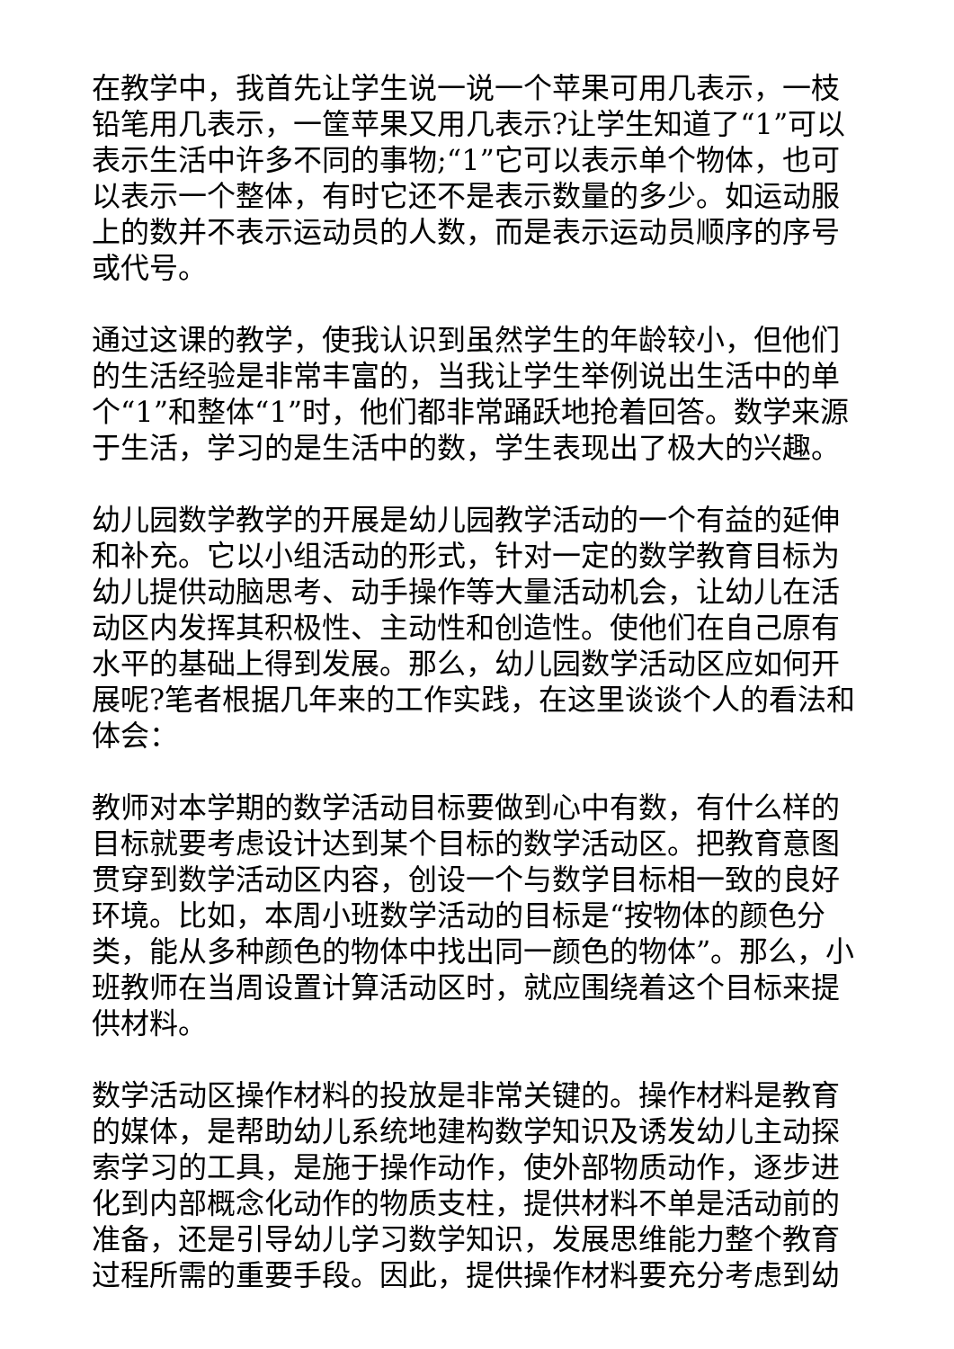在教学中，我首先让学生说一说一个苹果可用几表示，一枝铅笔用几表示，一筐苹果又用几表示?让学生知道了“1”可以表示生活中许多不同的事物;“1”它可以表示单个物体，也可以表示一个整体，有时它还不是表示数量的多少。如运动服上的数并不表示运动员的人数，而是表示运动员顺序的序号或代号。
通过这课的教学，使我认识到虽然学生的年龄较小，但他们的生活经验是非常丰富的，当我让学生举例说出生活中的单个“1”和整体“1”时，他们都非常踊跃地抢着回答。数学来源于生活，学习的是生活中的数，学生表现出了极大的兴趣。
幼儿园数学教学的开展是幼儿园教学活动的一个有益的延伸和补充。它以小组活动的形式，针对一定的数学教育目标为幼儿提供动脑思考、动手操作等大量活动机会，让幼儿在活动区内发挥其积极性、主动性和创造性。使他们在自己原有水平的基础上得到发展。那么，幼儿园数学活动区应如何开展呢?笔者根据几年来的工作实践，在这里谈谈个人的看法和体会：
教师对本学期的数学活动目标要做到心中有数，有什么样的目标就要考虑设计达到某个目标的数学活动区。把教育意图贯穿到数学活动区内容，创设一个与数学目标相一致的良好环境。比如，本周小班数学活动的目标是“按物体的颜色分类，能从多种颜色的物体中找出同一颜色的物体”。那么，小班教师在当周设置计算活动区时，就应围绕着这个目标来提供材料。
数学活动区操作材料的投放是非常关键的。操作材料是教育的媒体，是帮助幼儿系统地建构数学知识及诱发幼儿主动探索学习的工具，是施于操作动作，使外部物质动作，逐步进化到内部概念化动作的物质支柱，提供材料不单是活动前的准备，还是引导幼儿学习数学知识，发展思维能力整个教育过程所需的重要手段。因此，提供操作材料要充分考虑到幼